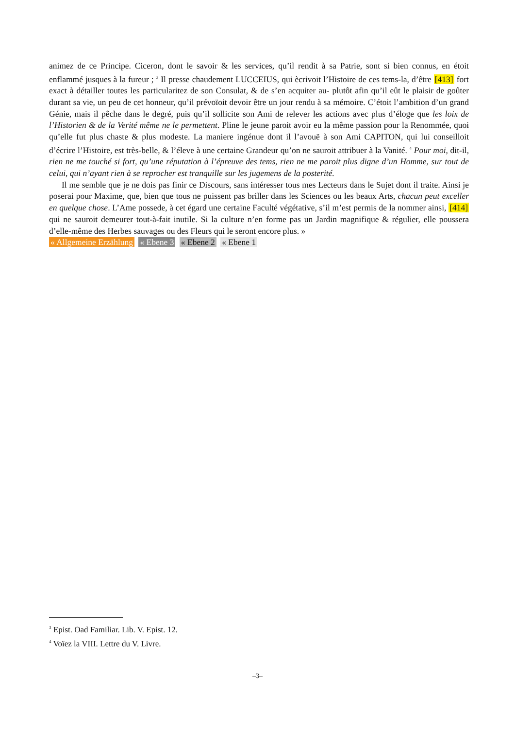animez de ce Principe. Ciceron, dont le savoir & les services, qu’il rendit à sa Patrie, sont si bien connus, en étoit enflammé jusques à la fureur ; <sup>3</sup> Il presse chaudement LUCCEIUS, qui ècrivoit l’Histoire de ces tems-la, d’être [413] fort exact à détailler toutes les particularitez de son Consulat, & de s’en acquiter au- plutôt afin qu’il eût le plaisir de goûter durant sa vie, un peu de cet honneur, qu’il prévoïoit devoir être un jour rendu à sa mémoire. C’étoit l’ambition d’un grand Génie, mais il pêche dans le degré, puis qu’il sollicite son Ami de relever les actions avec plus d’éloge que les loix de l’Historien & de la Verité même ne le permettent. Pline le jeune paroit avoir eu la même passion pour la Renommée, quoi qu’elle fut plus chaste & plus modeste. La maniere ingénue dont il l’avouë à son Ami CAPITON, qui lui conseilloit d’écrire l’Histoire, est très-belle, & l’éleve à une certaine Grandeur qu’on ne sauroit attribuer à la Vanité. <sup>4</sup> Pour moi, dit-il, rien ne me touché si fort, qu’une réputation à l’épreuve des tems, rien ne me paroit plus digne d’un Homme, sur tout de celui, qui n’ayant rien à se reprocher est tranquille sur les jugemens de la posterité.
Il me semble que je ne dois pas finir ce Discours, sans intéresser tous mes Lecteurs dans le Sujet dont il traite. Ainsi je poserai pour Maxime, que, bien que tous ne puissent pas briller dans les Sciences ou les beaux Arts, chacun peut exceller en quelque chose. L’Ame possede, à cet égard une certaine Faculté végétative, s’il m’est permis de la nommer ainsi, [414] qui ne sauroit demeurer tout-à-fait inutile. Si la culture n’en forme pas un Jardin magnifique & régulier, elle poussera d’elle-même des Herbes sauvages ou des Fleurs qui le seront encore plus. »
« Allgemeine Erzählung « Ebene 3 « Ebene 2 « Ebene 1
<sup>3</sup> Epist. Oad Familiar. Lib. V. Epist. 12.
<sup>4</sup> Voïez la VIII. Lettre du V. Livre.
–3–